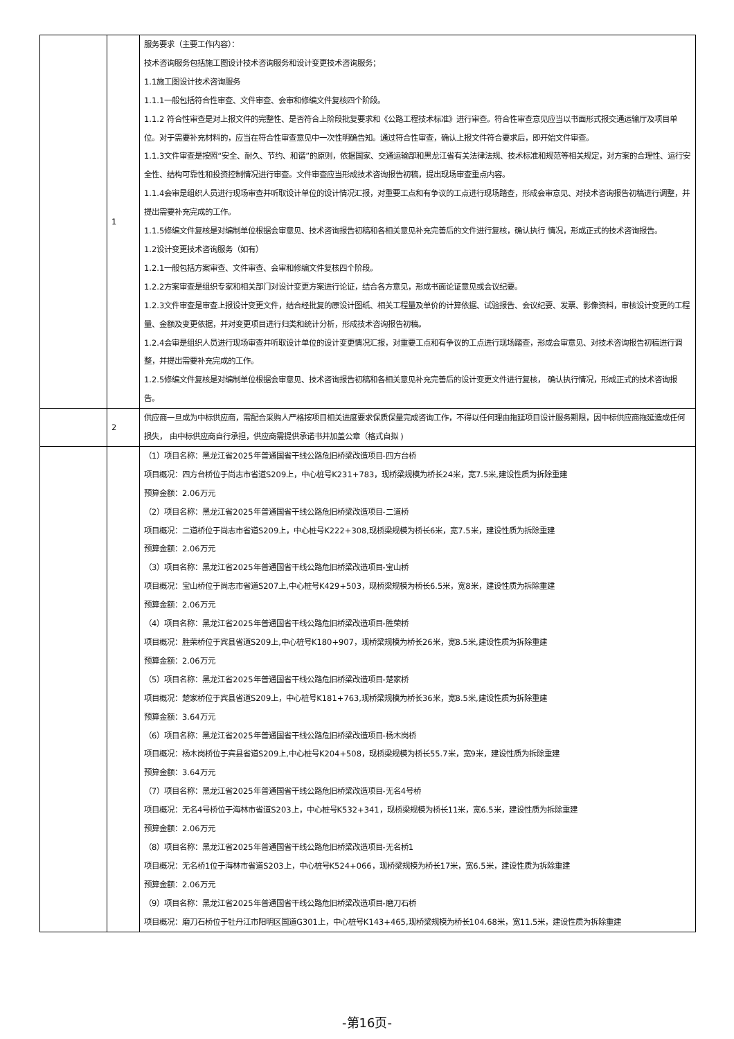| | 1 | 服务要求（主要工作内容）： 技术咨询服务包括施工图设计技术咨询服务和设计变更技术咨询服务； 1.1施工图设计技术咨询服务 1.1.1一般包括符合性审查、文件审查、会审和修编文件复核四个阶段。 1.1.2 符合性审查是对上报文件的完整性、是否符合上阶段批复要求和《公路工程技术标准》进行审查。符合性审查意见应当以书面形式报交通运输厅及项目单位。对于需要补充材料的，应当在符合性审查意见中一次性明确告知。通过符合性审查，确认上报文件符合要求后，即开始文件审查。 1.1.3文件审查是按照“安全、耐久、节约、和谐”的原则，依据国家、交通运输部和黑龙江省有关法律法规、技术标准和规范等相关规定，对方案的合理性、运行安全性、结构可靠性和投资控制情况进行审查。文件审查应当形成技术咨询报告初稿，提出现场审查重点内容。 1.1.4会审是组织人员进行现场审查并听取设计单位的设计情况汇报，对重要工点和有争议的工点进行现场踏查，形成会审意见、对技术咨询报告初稿进行调整，并提出需要补充完成的工作。 1.1.5修编文件复核是对编制单位根据会审意见、技术咨询报告初稿和各相关意见补充完善后的文件进行复核，确认执行 情况，形成正式的技术咨询报告。 1.2设计变更技术咨询服务（如有） 1.2.1一般包括方案审查、文件审查、会审和修编文件复核四个阶段。 1.2.2方案审查是组织专家和相关部门对设计变更方案进行论证，结合各方意见，形成书面论证意见或会议纪要。 1.2.3文件审查是审查上报设计变更文件，结合经批复的原设计图纸、相关工程量及单价的计算依据、试验报告、会议纪要、发票、影像资料，审核设计变更的工程量、金额及变更依据，并对变更项目进行归类和统计分析，形成技术咨询报告初稿。 1.2.4会审是组织人员进行现场审查并听取设计单位的设计变更情况汇报，对重要工点和有争议的工点进行现场踏查，形成会审意见、对技术咨询报告初稿进行调整，并提出需要补充完成的工作。 1.2.5修编文件复核是对编制单位根据会审意见、技术咨询报告初稿和各相关意见补充完善后的设计变更文件进行复核， 确认执行情况，形成正式的技术咨询报告。 |
| | 2 | 供应商一旦成为中标供应商，需配合采购人严格按项目相关进度要求保质保量完成咨询工作，不得以任何理由拖延项目设计服务期限，因中标供应商拖延造成任何损失， 由中标供应商自行承担，供应商需提供承诺书并加盖公章（格式自拟 ) |
| | | （1）项目名称：黑龙江省2025年普通国省干线公路危旧桥梁改造项目-四方台桥 项目概况：四方台桥位于尚志市省道S209上，中心桩号K231+783，现桥梁规模为桥长24米，宽7.5米,建设性质为拆除重建 预算金额：2.06万元 （2）项目名称：黑龙江省2025年普通国省干线公路危旧桥梁改造项目-二道桥 项目概况：二道桥位于尚志市省道S209上，中心桩号K222+308,现桥梁规模为桥长6米，宽7.5米，建设性质为拆除重建 预算金额：2.06万元 （3）项目名称：黑龙江省2025年普通国省干线公路危旧桥梁改造项目-宝山桥 项目概况：宝山桥位于尚志市省道S207上,中心桩号K429+503，现桥梁规模为桥长6.5米，宽8米，建设性质为拆除重建 预算金额：2.06万元 （4）项目名称：黑龙江省2025年普通国省干线公路危旧桥梁改造项目-胜荣桥 项目概况：胜荣桥位于宾县省道S209上,中心桩号K180+907，现桥梁规模为桥长26米，宽8.5米,建设性质为拆除重建 预算金额：2.06万元 （5）项目名称：黑龙江省2025年普通国省干线公路危旧桥梁改造项目-楚家桥 项目概况：楚家桥位于宾县省道S209上，中心桩号K181+763,现桥梁规模为桥长36米，宽8.5米,建设性质为拆除重建 预算金额：3.64万元 （6）项目名称：黑龙江省2025年普通国省干线公路危旧桥梁改造项目-杨木岗桥 项目概况：杨木岗桥位于宾县省道S209上,中心桩号K204+508，现桥梁规模为桥长55.7米，宽9米，建设性质为拆除重建 预算金额：3.64万元 （7）项目名称：黑龙江省2025年普通国省干线公路危旧桥梁改造项目-无名4号桥 项目概况：无名4号桥位于海林市省道S203上，中心桩号K532+341，现桥梁规模为桥长11米，宽6.5米，建设性质为拆除重建 预算金额：2.06万元 （8）项目名称：黑龙江省2025年普通国省干线公路危旧桥梁改造项目-无名桥1 项目概况：无名桥1位于海林市省道S203上，中心桩号K524+066，现桥梁规模为桥长17米，宽6.5米，建设性质为拆除重建 预算金额：2.06万元 （9）项目名称：黑龙江省2025年普通国省干线公路危旧桥梁改造项目-磨刀石桥 项目概况：磨刀石桥位于牡丹江市阳明区国道G301上，中心桩号K143+465,现桥梁规模为桥长104.68米，宽11.5米，建设性质为拆除重建 |
-第16页-